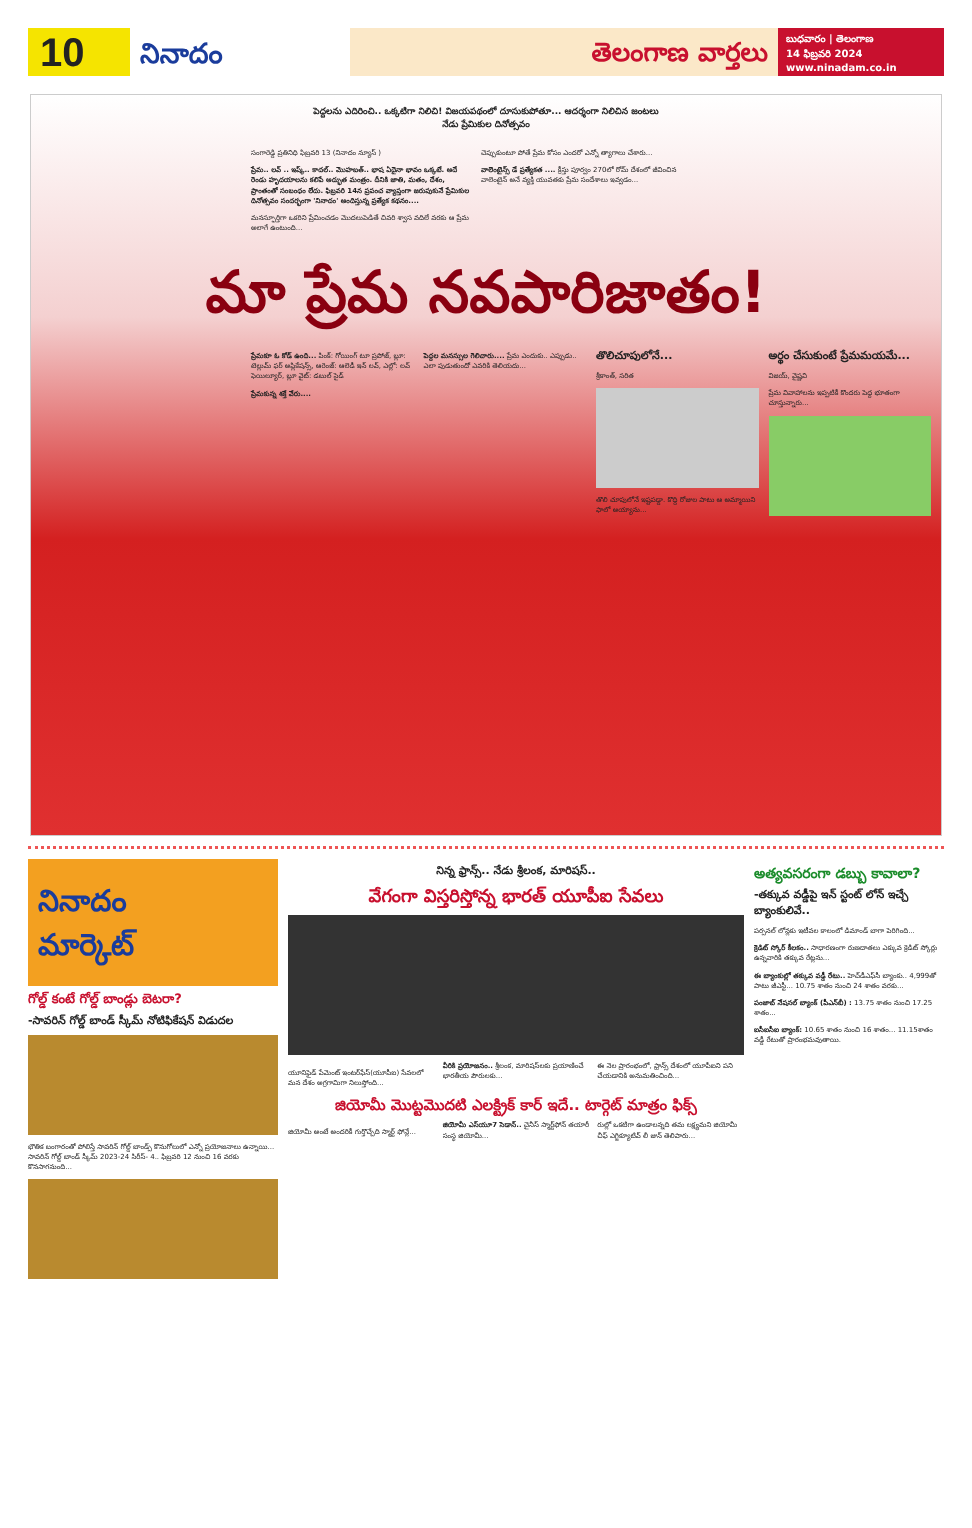10
నినాదం తెలంగాణ వార్తలు
బుధవారం | తెలంగాణ
14 ఫిబ్రవరి 2024
www.ninadam.co.in
పెద్దలను ఎదిరించి.. ఒక్కటిగా నిలిచి! విజయపథంలో దూసుకుపోతూ... ఆదర్శంగా నిలిచిన జంటలు
నేడు ప్రేమికుల దినోత్సవం
సంగారెడ్డి ప్రతినిధి ఫిబ్రవరి 13 (నినాదం న్యూస్ )
ప్రేమ.. లవ్ .. ఇష్క్.. కాదల్.. మొహబత్.. భాష ఏదైనా భావం ఒక్కటే. అదే రెండు హృదయాలను కలిపే అద్భుత మంత్రం. దీనికి జాతి, మతం, దేశం, ప్రాంతంతో సంబంధం లేదు. ఫిబ్రవరి 14న ప్రపంచ వ్యాప్తంగా జరుపుకునే ప్రేమికుల దినోత్సవం సందర్భంగా 'నినాదం' అందిస్తున్న ప్రత్యేక కథనం....
మనస్ఫూర్తిగా ఒకరిని ప్రేమించడం మొదలుపెడితే చివరి శ్వాస వదిలే వరకు ఆ ప్రేమ అలాగే ఉంటుంది...
చెప్పుకుంటూ పోతే ప్రేమ కోసం ఎందరో ఎన్నో త్యాగాలు చేశారు...
వాలెంటైన్స్ డే ప్రత్యేకత .... క్రీస్తు పూర్వం 270లో రోమ్ దేశంలో జీవించిన వాలెంటైన్ అనే వ్యక్తి యువతకు ప్రేమ సందేశాలు ఇవ్వడం...
మా ప్రేమ నవపారిజాతం!
ప్రేమకూ ఓ కోడ్ ఉంది... పింక్: గోయింగ్ టూ ప్రపోజ్, బ్లూ: టెల్లుమ్ ఫర్ అప్లికేషన్స్, ఆరెంజ్: ఆలెడీ ఇన్ లవ్, ఎల్లో: లవ్ ఫెయిల్యూర్, బ్లూ వైట్: డబుల్ సైడ్
ప్రేమకున్న శక్తే వేరు....
పెద్దల మనస్సుల గెలిచారు.... ప్రేమ ఎందుకు.. ఎప్పుడు.. ఎలా పుడుతుందో ఎవరికి తెలియదు...
తొలిచూపులోనే...
శ్రీకాంత్, సరిత
తొలి చూపులోనే ఇష్టపడ్డా. కొద్ది రోజుల పాటు ఆ అమ్మాయిని ఫాలో అయ్యాను...
అర్థం చేసుకుంటే ప్రేమమయమే...
విజయ్, వైష్ణవి
ప్రేమ వివాహాలను ఇప్పటికీ కొందరు పెద్ద భూతంగా చూస్తున్నారు...
నినాదం
మార్కెట్
గోల్డ్ కంటే గోల్డ్ బాండ్లు బెటరా?
-సావరిన్ గోల్డ్ బాండ్ స్కీమ్ నోటిఫికేషన్ విడుదల
భౌతిక బంగారంతో పోలిస్తే సావరిన్ గోల్డ్ బాండ్స్ కొనుగోలులో ఎన్నో ప్రయోజనాలు ఉన్నాయి... సావరిన్ గోల్డ్ బాండ్ స్కీమ్ 2023-24 సిరీస్- 4.. ఫిబ్రవరి 12 నుంచి 16 వరకు కొనసాగనుంది...
నిన్న ఫ్రాన్స్.. నేడు శ్రీలంక, మారిషస్..
వేగంగా విస్తరిస్తోన్న భారత్ యూపీఐ సేవలు
యూనిఫైడ్ పేమెంట్ ఇంటర్‌ఫేస్(యూపీఐ) సేవలలో మన దేశం అగ్రగామిగా నిలుస్తోంది...
వీరికి ప్రయోజనం.. శ్రీలంక, మారిషస్‌లకు ప్రయాణించే భారతీయ పౌరులకు...
ఈ నెల ప్రారంభంలో, ఫ్రాన్స్ దేశంలో యూపీఐని పని చేయడానికి అనుమతించింది...
జియోమీ మొట్టమొదటి ఎలక్ట్రిక్ కార్ ఇదే.. టార్గెట్ మాత్రం ఫిక్స్
జియోమీ అంటే అందరికీ గుర్తొచ్చేది స్మార్ట్ ఫోన్లే...
జియోమీ ఎస్‌యూ7 సెడాన్.. చైనీస్ స్మార్ట్‌ఫోన్ తయారీ సంస్థ జియోమీ...
రుల్లో ఒకటిగా ఉండాలన్నది తమ లక్ష్యమని జియోమీ చీఫ్ ఎగ్జిక్యూటివ్ లీ జున్ తెలిపారు...
అత్యవసరంగా డబ్బు కావాలా?
-తక్కువ వడ్డీపై ఇన్ స్టంట్ లోన్ ఇచ్చే బ్యాంకులివే..
పర్సనల్ లోన్లకు ఇటీవల కాలంలో డిమాండ్ బాగా పెరిగింది...
క్రెడిట్ స్కోర్ కీలకం.. సాధారణంగా రుణదాతలు ఎక్కువ క్రెడిట్ స్కోర్లు ఉన్నవారికి తక్కువ రేట్లను...
ఈ బ్యాంకుల్లో తక్కువ వడ్డీ రేటు.. హెచ్‌డీఎఫ్‌సీ బ్యాంకు.. 4,999తో పాటు జీఎస్టీ... 10.75 శాతం నుంచి 24 శాతం వరకు...
పంజాబ్ నేషనల్ బ్యాంక్ (పీఎన్‌బీ) : 13.75 శాతం నుంచి 17.25 శాతం...
ఐసీఐసీఐ బ్యాంక్: 10.65 శాతం నుంచి 16 శాతం... 11.15శాతం వడ్డీ రేటుతో ప్రారంభమవుతాయి.